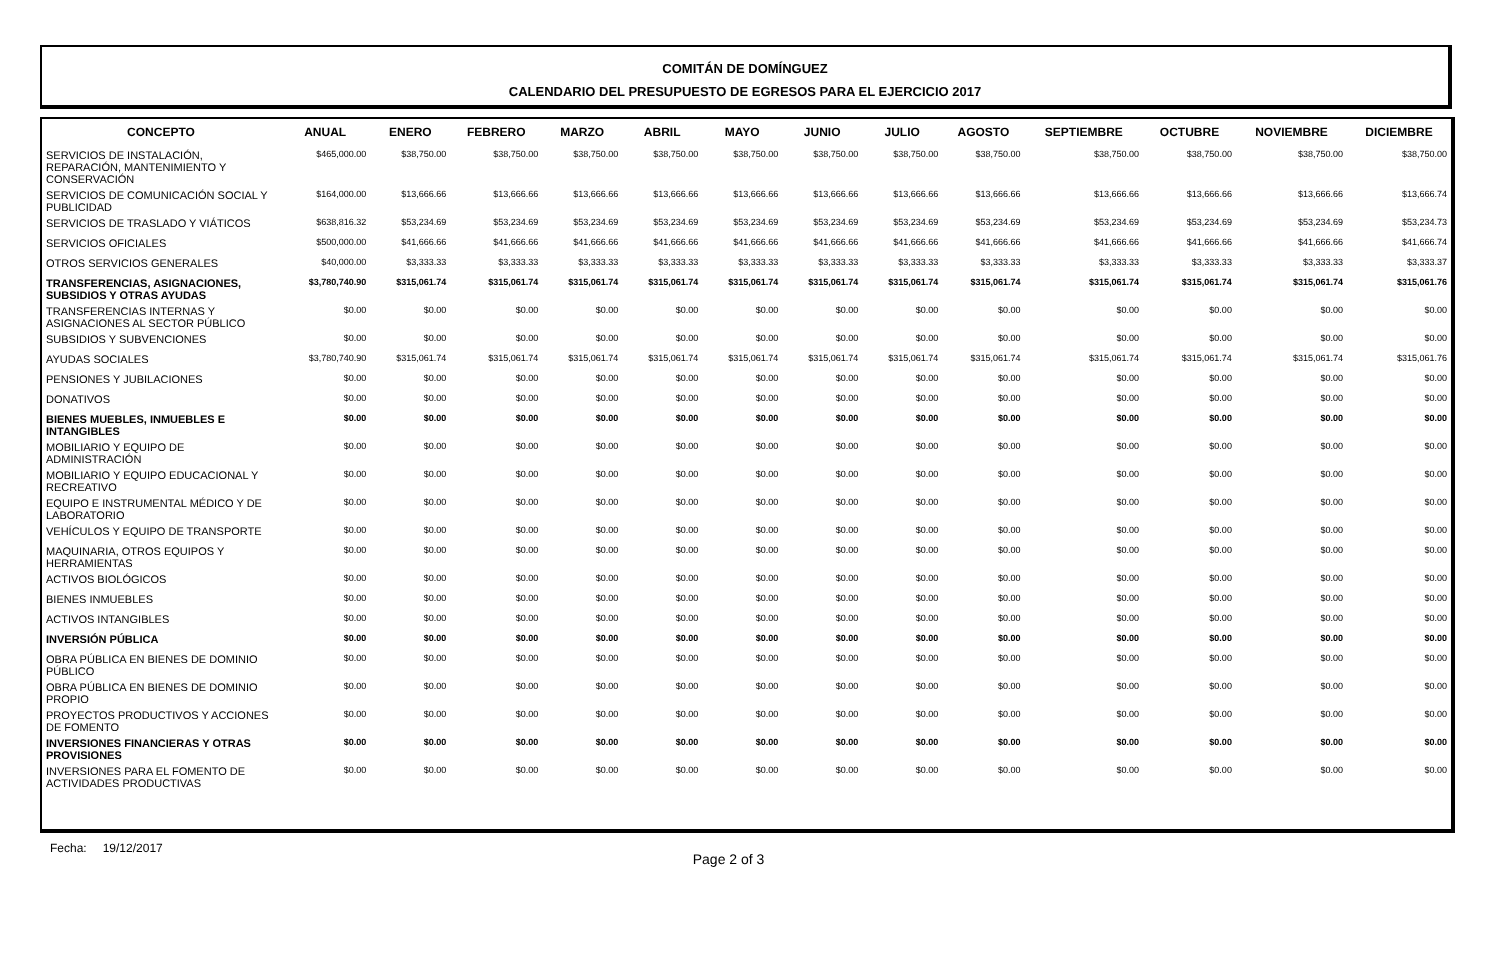COMITÁN DE DOMÍNGUEZ
CALENDARIO DEL PRESUPUESTO DE EGRESOS PARA EL EJERCICIO 2017
| CONCEPTO | ANUAL | ENERO | FEBRERO | MARZO | ABRIL | MAYO | JUNIO | JULIO | AGOSTO | SEPTIEMBRE | OCTUBRE | NOVIEMBRE | DICIEMBRE |
| --- | --- | --- | --- | --- | --- | --- | --- | --- | --- | --- | --- | --- | --- |
| SERVICIOS DE INSTALACIÓN, REPARACIÓN, MANTENIMIENTO Y CONSERVACIÓN | $465,000.00 | $38,750.00 | $38,750.00 | $38,750.00 | $38,750.00 | $38,750.00 | $38,750.00 | $38,750.00 | $38,750.00 | $38,750.00 | $38,750.00 | $38,750.00 | $38,750.00 |
| SERVICIOS DE COMUNICACIÓN SOCIAL Y PUBLICIDAD | $164,000.00 | $13,666.66 | $13,666.66 | $13,666.66 | $13,666.66 | $13,666.66 | $13,666.66 | $13,666.66 | $13,666.66 | $13,666.66 | $13,666.66 | $13,666.66 | $13,666.74 |
| SERVICIOS DE TRASLADO Y VIÁTICOS | $638,816.32 | $53,234.69 | $53,234.69 | $53,234.69 | $53,234.69 | $53,234.69 | $53,234.69 | $53,234.69 | $53,234.69 | $53,234.69 | $53,234.69 | $53,234.69 | $53,234.73 |
| SERVICIOS OFICIALES | $500,000.00 | $41,666.66 | $41,666.66 | $41,666.66 | $41,666.66 | $41,666.66 | $41,666.66 | $41,666.66 | $41,666.66 | $41,666.66 | $41,666.66 | $41,666.66 | $41,666.74 |
| OTROS SERVICIOS GENERALES | $40,000.00 | $3,333.33 | $3,333.33 | $3,333.33 | $3,333.33 | $3,333.33 | $3,333.33 | $3,333.33 | $3,333.33 | $3,333.33 | $3,333.33 | $3,333.33 | $3,333.37 |
| TRANSFERENCIAS, ASIGNACIONES, SUBSIDIOS Y OTRAS AYUDAS | $3,780,740.90 | $315,061.74 | $315,061.74 | $315,061.74 | $315,061.74 | $315,061.74 | $315,061.74 | $315,061.74 | $315,061.74 | $315,061.74 | $315,061.74 | $315,061.74 | $315,061.76 |
| TRANSFERENCIAS INTERNAS Y ASIGNACIONES AL SECTOR PÚBLICO | $0.00 | $0.00 | $0.00 | $0.00 | $0.00 | $0.00 | $0.00 | $0.00 | $0.00 | $0.00 | $0.00 | $0.00 | $0.00 |
| SUBSIDIOS Y SUBVENCIONES | $0.00 | $0.00 | $0.00 | $0.00 | $0.00 | $0.00 | $0.00 | $0.00 | $0.00 | $0.00 | $0.00 | $0.00 | $0.00 |
| AYUDAS SOCIALES | $3,780,740.90 | $315,061.74 | $315,061.74 | $315,061.74 | $315,061.74 | $315,061.74 | $315,061.74 | $315,061.74 | $315,061.74 | $315,061.74 | $315,061.74 | $315,061.74 | $315,061.76 |
| PENSIONES Y JUBILACIONES | $0.00 | $0.00 | $0.00 | $0.00 | $0.00 | $0.00 | $0.00 | $0.00 | $0.00 | $0.00 | $0.00 | $0.00 | $0.00 |
| DONATIVOS | $0.00 | $0.00 | $0.00 | $0.00 | $0.00 | $0.00 | $0.00 | $0.00 | $0.00 | $0.00 | $0.00 | $0.00 | $0.00 |
| BIENES MUEBLES, INMUEBLES E INTANGIBLES | $0.00 | $0.00 | $0.00 | $0.00 | $0.00 | $0.00 | $0.00 | $0.00 | $0.00 | $0.00 | $0.00 | $0.00 | $0.00 |
| MOBILIARIO Y EQUIPO DE ADMINISTRACIÓN | $0.00 | $0.00 | $0.00 | $0.00 | $0.00 | $0.00 | $0.00 | $0.00 | $0.00 | $0.00 | $0.00 | $0.00 | $0.00 |
| MOBILIARIO Y EQUIPO EDUCACIONAL Y RECREATIVO | $0.00 | $0.00 | $0.00 | $0.00 | $0.00 | $0.00 | $0.00 | $0.00 | $0.00 | $0.00 | $0.00 | $0.00 | $0.00 |
| EQUIPO E INSTRUMENTAL MÉDICO Y DE LABORATORIO | $0.00 | $0.00 | $0.00 | $0.00 | $0.00 | $0.00 | $0.00 | $0.00 | $0.00 | $0.00 | $0.00 | $0.00 | $0.00 |
| VEHÍCULOS Y EQUIPO DE TRANSPORTE | $0.00 | $0.00 | $0.00 | $0.00 | $0.00 | $0.00 | $0.00 | $0.00 | $0.00 | $0.00 | $0.00 | $0.00 | $0.00 |
| MAQUINARIA, OTROS EQUIPOS Y HERRAMIENTAS | $0.00 | $0.00 | $0.00 | $0.00 | $0.00 | $0.00 | $0.00 | $0.00 | $0.00 | $0.00 | $0.00 | $0.00 | $0.00 |
| ACTIVOS BIOLÓGICOS | $0.00 | $0.00 | $0.00 | $0.00 | $0.00 | $0.00 | $0.00 | $0.00 | $0.00 | $0.00 | $0.00 | $0.00 | $0.00 |
| BIENES INMUEBLES | $0.00 | $0.00 | $0.00 | $0.00 | $0.00 | $0.00 | $0.00 | $0.00 | $0.00 | $0.00 | $0.00 | $0.00 | $0.00 |
| ACTIVOS INTANGIBLES | $0.00 | $0.00 | $0.00 | $0.00 | $0.00 | $0.00 | $0.00 | $0.00 | $0.00 | $0.00 | $0.00 | $0.00 | $0.00 |
| INVERSIÓN PÚBLICA | $0.00 | $0.00 | $0.00 | $0.00 | $0.00 | $0.00 | $0.00 | $0.00 | $0.00 | $0.00 | $0.00 | $0.00 | $0.00 |
| OBRA PÚBLICA EN BIENES DE DOMINIO PÚBLICO | $0.00 | $0.00 | $0.00 | $0.00 | $0.00 | $0.00 | $0.00 | $0.00 | $0.00 | $0.00 | $0.00 | $0.00 | $0.00 |
| OBRA PÚBLICA EN BIENES DE DOMINIO PROPIO | $0.00 | $0.00 | $0.00 | $0.00 | $0.00 | $0.00 | $0.00 | $0.00 | $0.00 | $0.00 | $0.00 | $0.00 | $0.00 |
| PROYECTOS PRODUCTIVOS Y ACCIONES DE FOMENTO | $0.00 | $0.00 | $0.00 | $0.00 | $0.00 | $0.00 | $0.00 | $0.00 | $0.00 | $0.00 | $0.00 | $0.00 | $0.00 |
| INVERSIONES FINANCIERAS Y OTRAS PROVISIONES | $0.00 | $0.00 | $0.00 | $0.00 | $0.00 | $0.00 | $0.00 | $0.00 | $0.00 | $0.00 | $0.00 | $0.00 | $0.00 |
| INVERSIONES PARA EL FOMENTO DE ACTIVIDADES PRODUCTIVAS | $0.00 | $0.00 | $0.00 | $0.00 | $0.00 | $0.00 | $0.00 | $0.00 | $0.00 | $0.00 | $0.00 | $0.00 | $0.00 |
Fecha: 19/12/2017 Page 2 of 3